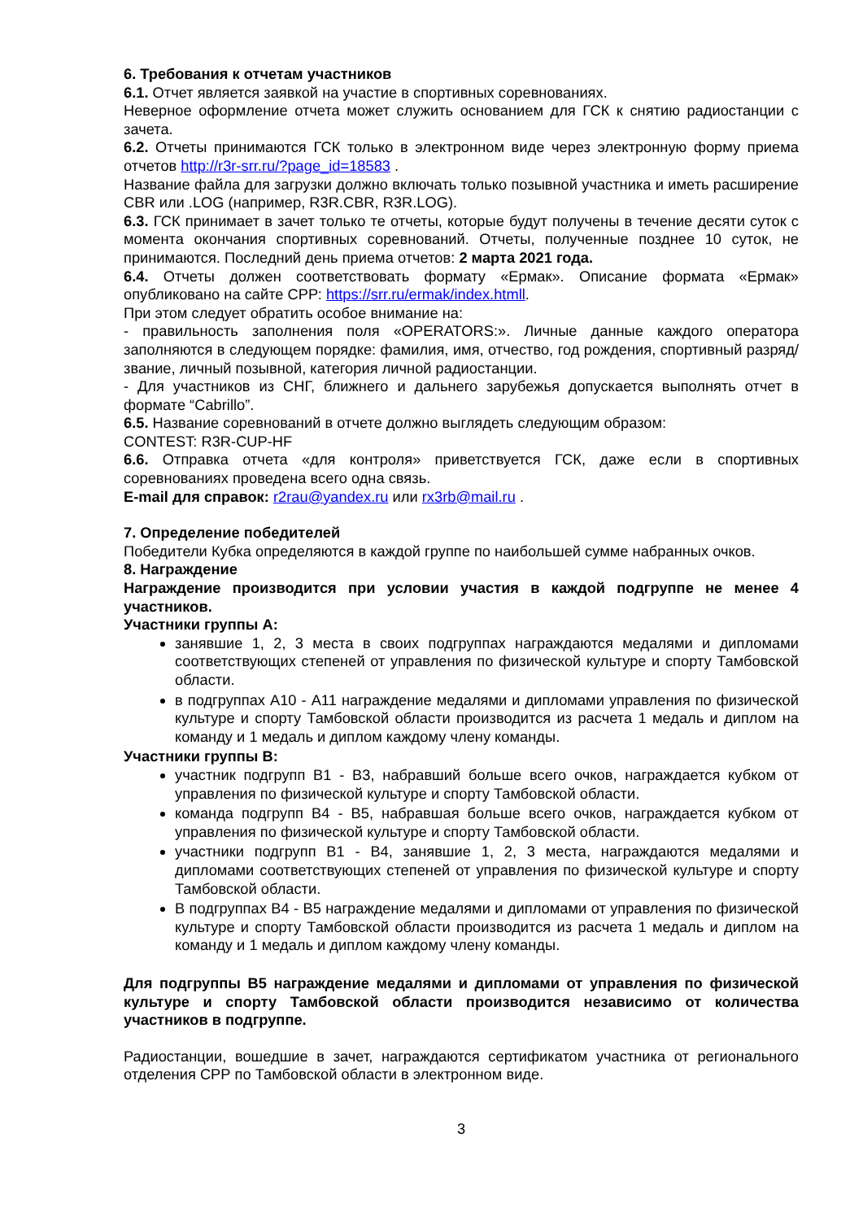6. Требования к отчетам участников
6.1. Отчет является заявкой на участие в спортивных соревнованиях.
Неверное оформление отчета может служить основанием для ГСК к снятию радиостанции с зачета.
6.2. Отчеты принимаются ГСК только в электронном виде через электронную форму приема отчетов http://r3r-srr.ru/?page_id=18583 .
Название файла для загрузки должно включать только позывной участника и иметь расширение CBR или .LOG (например, R3R.CBR, R3R.LOG).
6.3. ГСК принимает в зачет только те отчеты, которые будут получены в течение десяти суток с момента окончания спортивных соревнований. Отчеты, полученные позднее 10 суток, не принимаются. Последний день приема отчетов: 2 марта 2021 года.
6.4. Отчеты должен соответствовать формату «Ермак». Описание формата «Ермак» опубликовано на сайте СРР: https://srr.ru/ermak/index.htmll.
При этом следует обратить особое внимание на:
- правильность заполнения поля «OPERATORS:». Личные данные каждого оператора заполняются в следующем порядке: фамилия, имя, отчество, год рождения, спортивный разряд/звание, личный позывной, категория личной радиостанции.
- Для участников из СНГ, ближнего и дальнего зарубежья допускается выполнять отчет в формате “Cabrillo”.
6.5. Название соревнований в отчете должно выглядеть следующим образом:
CONTEST: R3R-CUP-HF
6.6. Отправка отчета «для контроля» приветствуется ГСК, даже если в спортивных соревнованиях проведена всего одна связь.
E-mail для справок: r2rau@yandex.ru или rx3rb@mail.ru .
7. Определение победителей
Победители Кубка определяются в каждой группе по наибольшей сумме набранных очков.
8. Награждение
Награждение производится при условии участия в каждой подгруппе не менее 4 участников.
Участники группы А:
занявшие 1, 2, 3 места в своих подгруппах награждаются медалями и дипломами соответствующих степеней от управления по физической культуре и спорту Тамбовской области.
в подгруппах А10 - А11 награждение медалями и дипломами управления по физической культуре и спорту Тамбовской области производится из расчета 1 медаль и диплом на команду и 1 медаль и диплом каждому члену команды.
Участники группы В:
участник подгрупп В1 - В3, набравший больше всего очков, награждается кубком от управления по физической культуре и спорту Тамбовской области.
команда подгрупп В4 - В5, набравшая больше всего очков, награждается кубком от управления по физической культуре и спорту Тамбовской области.
участники подгрупп В1 - В4, занявшие 1, 2, 3 места, награждаются медалями и дипломами соответствующих степеней от управления по физической культуре и спорту Тамбовской области.
В подгруппах В4 - В5 награждение медалями и дипломами от управления по физической культуре и спорту Тамбовской области производится из расчета 1 медаль и диплом на команду и 1 медаль и диплом каждому члену команды.
Для подгруппы В5 награждение медалями и дипломами от управления по физической культуре и спорту Тамбовской области производится независимо от количества участников в подгруппе.
Радиостанции, вошедшие в зачет, награждаются сертификатом участника от регионального отделения СРР по Тамбовской области в электронном виде.
3